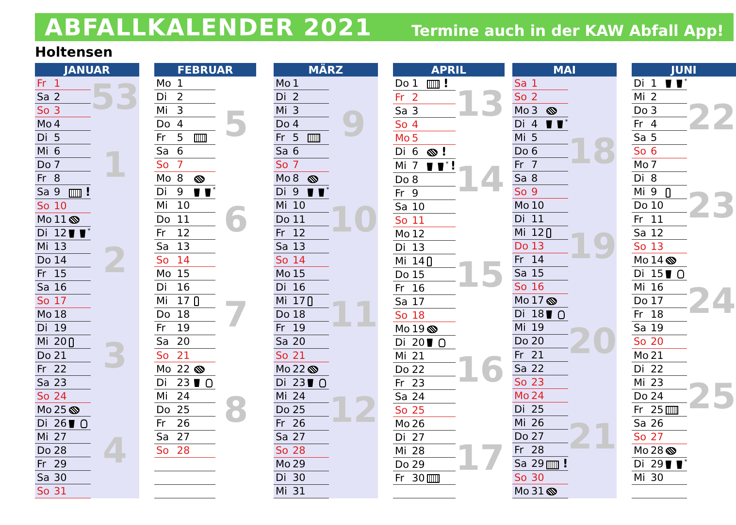ABFALLKALENDER 2021
Termine auch in der KAW Abfall App!
Holtensen
| JANUAR | | | |
| --- | --- | --- | --- |
| Fr | 1 | | 53 |
| Sa | 2 | | |
| So | 3 | | |
| Mo | 4 | | 1 |
| Di | 5 | | |
| Mi | 6 | | |
| Do | 7 | | |
| Fr | 8 | | |
| Sa | 9 | ! | |
| So | 10 | | |
| Mo | 11 | | 2 |
| Di | 12 | <sup>*</sup> | |
| Mi | 13 | | |
| Do | 14 | | |
| Fr | 15 | | |
| Sa | 16 | | |
| So | 17 | | |
| Mo | 18 | | 3 |
| Di | 19 | | |
| Mi | 20 | | |
| Do | 21 | | |
| Fr | 22 | | |
| Sa | 23 | | |
| So | 24 | | |
| Mo | 25 | | 4 |
| Di | 26 | | |
| Mi | 27 | | |
| Do | 28 | | |
| Fr | 29 | | |
| Sa | 30 | | |
| So | 31 | | |
| FEBRUAR | | | |
| --- | --- | --- | --- |
| Mo | 1 | | 5 |
| Di | 2 | | |
| Mi | 3 | | |
| Do | 4 | | |
| Fr | 5 | | |
| Sa | 6 | | |
| So | 7 | | |
| Mo | 8 | | 6 |
| Di | 9 | <sup>*</sup> | |
| Mi | 10 | | |
| Do | 11 | | |
| Fr | 12 | | |
| Sa | 13 | | |
| So | 14 | | |
| Mo | 15 | | 7 |
| Di | 16 | | |
| Mi | 17 | | |
| Do | 18 | | |
| Fr | 19 | | |
| Sa | 20 | | |
| So | 21 | | |
| Mo | 22 | | 8 |
| Di | 23 | | |
| Mi | 24 | | |
| Do | 25 | | |
| Fr | 26 | | |
| Sa | 27 | | |
| So | 28 | | |
| MÄRZ | | | |
| --- | --- | --- | --- |
| Mo | 1 | | 9 |
| Di | 2 | | |
| Mi | 3 | | |
| Do | 4 | | |
| Fr | 5 | | |
| Sa | 6 | | |
| So | 7 | | |
| Mo | 8 | | 10 |
| Di | 9 | <sup>*</sup> | |
| Mi | 10 | | |
| Do | 11 | | |
| Fr | 12 | | |
| Sa | 13 | | |
| So | 14 | | |
| Mo | 15 | | 11 |
| Di | 16 | | |
| Mi | 17 | | |
| Do | 18 | | |
| Fr | 19 | | |
| Sa | 20 | | |
| So | 21 | | |
| Mo | 22 | | 12 |
| Di | 23 | | |
| Mi | 24 | | |
| Do | 25 | | |
| Fr | 26 | | |
| Sa | 27 | | |
| So | 28 | | |
| Mo | 29 | | |
| Di | 30 | | |
| Mi | 31 | | |
| APRIL | | | |
| --- | --- | --- | --- |
| Do | 1 | ! | 13 |
| Fr | 2 | | |
| Sa | 3 | | |
| So | 4 | | |
| Mo | 5 | | 14 |
| Di | 6 | ! | |
| Mi | 7 | <sup>*</sup> ! | |
| Do | 8 | | |
| Fr | 9 | | |
| Sa | 10 | | |
| So | 11 | | |
| Mo | 12 | | 15 |
| Di | 13 | | |
| Mi | 14 | | |
| Do | 15 | | |
| Fr | 16 | | |
| Sa | 17 | | |
| So | 18 | | |
| Mo | 19 | | 16 |
| Di | 20 | | |
| Mi | 21 | | |
| Do | 22 | | |
| Fr | 23 | | |
| Sa | 24 | | |
| So | 25 | | |
| Mo | 26 | | 17 |
| Di | 27 | | |
| Mi | 28 | | |
| Do | 29 | | |
| Fr | 30 | | |
| MAI | | | |
| --- | --- | --- | --- |
| Sa | 1 | | |
| So | 2 | | |
| Mo | 3 | | 18 |
| Di | 4 | <sup>*</sup> | |
| Mi | 5 | | |
| Do | 6 | | |
| Fr | 7 | | |
| Sa | 8 | | |
| So | 9 | | |
| Mo | 10 | | 19 |
| Di | 11 | | |
| Mi | 12 | | |
| Do | 13 | | |
| Fr | 14 | | |
| Sa | 15 | | |
| So | 16 | | |
| Mo | 17 | | 20 |
| Di | 18 | | |
| Mi | 19 | | |
| Do | 20 | | |
| Fr | 21 | | |
| Sa | 22 | | |
| So | 23 | | |
| Mo | 24 | | 21 |
| Di | 25 | | |
| Mi | 26 | | |
| Do | 27 | | |
| Fr | 28 | | |
| Sa | 29 | ! | |
| So | 30 | | |
| Mo | 31 | | |
| JUNI | | | |
| --- | --- | --- | --- |
| Di | 1 | <sup>*</sup> | 22 |
| Mi | 2 | | |
| Do | 3 | | |
| Fr | 4 | | |
| Sa | 5 | | |
| So | 6 | | |
| Mo | 7 | | 23 |
| Di | 8 | | |
| Mi | 9 | | |
| Do | 10 | | |
| Fr | 11 | | |
| Sa | 12 | | |
| So | 13 | | |
| Mo | 14 | | 24 |
| Di | 15 | | |
| Mi | 16 | | |
| Do | 17 | | |
| Fr | 18 | | |
| Sa | 19 | | |
| So | 20 | | |
| Mo | 21 | | 25 |
| Di | 22 | | |
| Mi | 23 | | |
| Do | 24 | | |
| Fr | 25 | | |
| Sa | 26 | | |
| So | 27 | | |
| Mo | 28 | | |
| Di | 29 | <sup>*</sup> | |
| Mi | 30 | | |